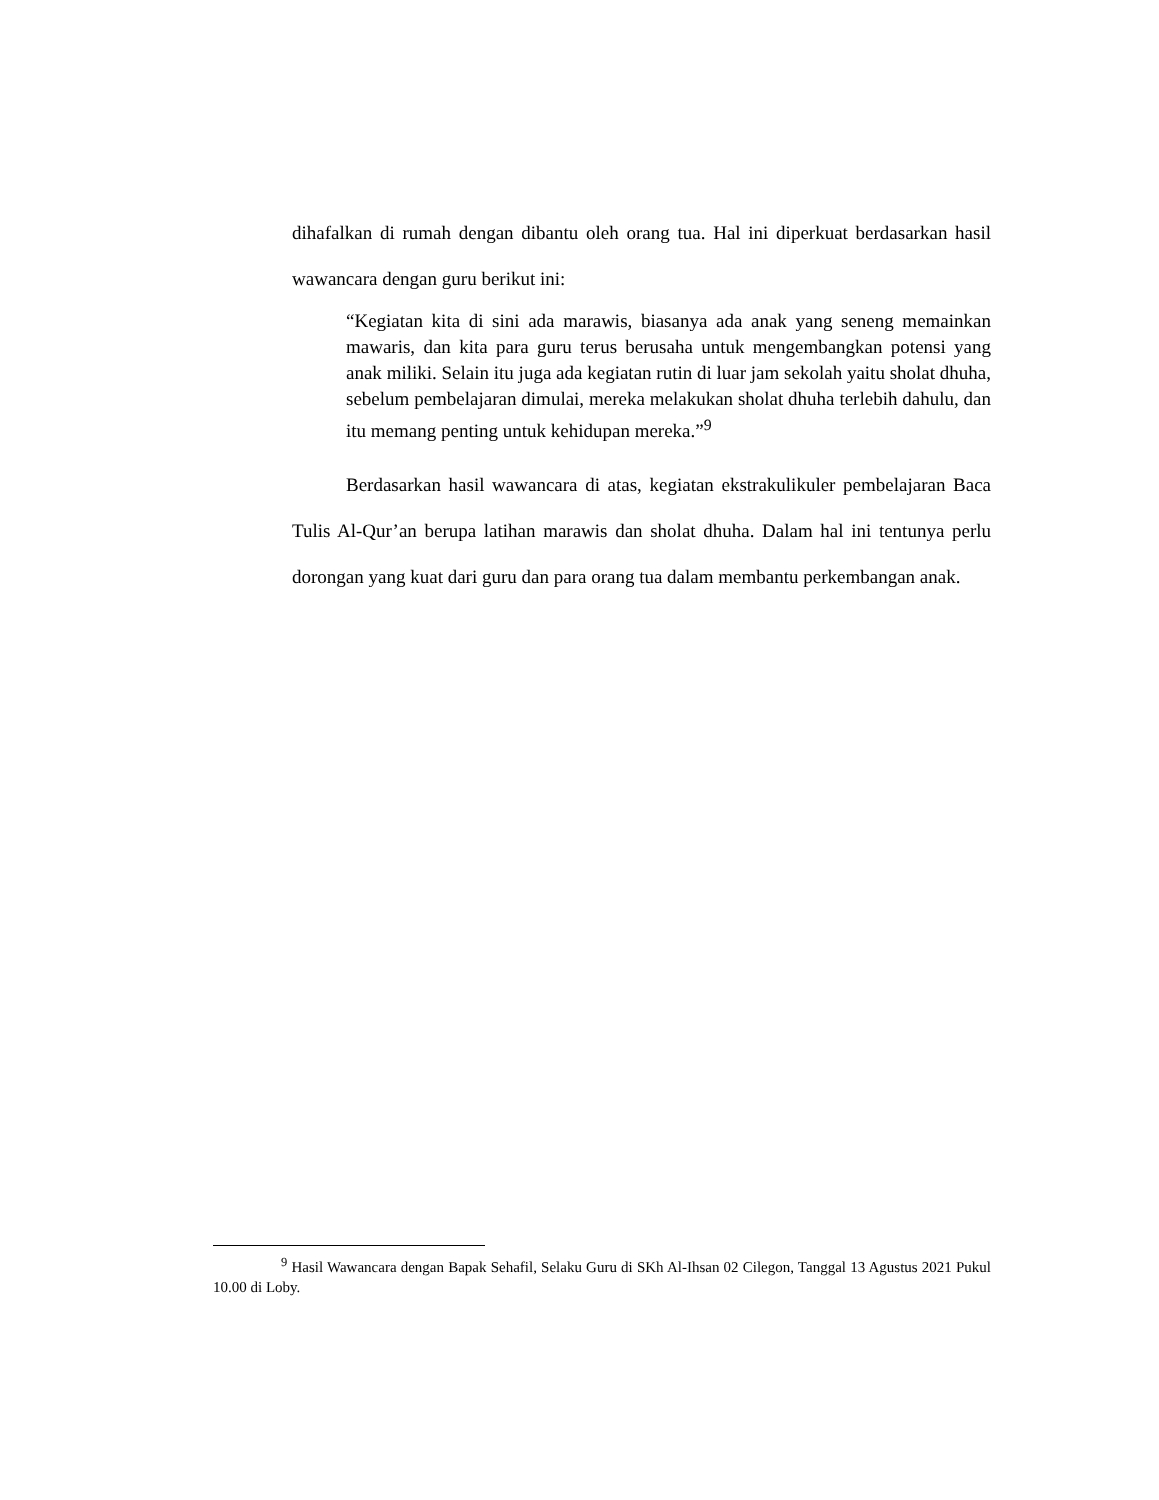dihafalkan di rumah dengan dibantu oleh orang tua. Hal ini diperkuat berdasarkan hasil wawancara dengan guru berikut ini:
“Kegiatan kita di sini ada marawis, biasanya ada anak yang seneng memainkan mawaris, dan kita para guru terus berusaha untuk mengembangkan potensi yang anak miliki. Selain itu juga ada kegiatan rutin di luar jam sekolah yaitu sholat dhuha, sebelum pembelajaran dimulai, mereka melakukan sholat dhuha terlebih dahulu, dan itu memang penting untuk kehidupan mereka.”<sup>9</sup>
Berdasarkan hasil wawancara di atas, kegiatan ekstrakulikuler pembelajaran Baca Tulis Al-Qur’an berupa latihan marawis dan sholat dhuha. Dalam hal ini tentunya perlu dorongan yang kuat dari guru dan para orang tua dalam membantu perkembangan anak.
<sup>9</sup> Hasil Wawancara dengan Bapak Sehafil, Selaku Guru di SKh Al-Ihsan 02 Cilegon, Tanggal 13 Agustus 2021 Pukul 10.00 di Loby.